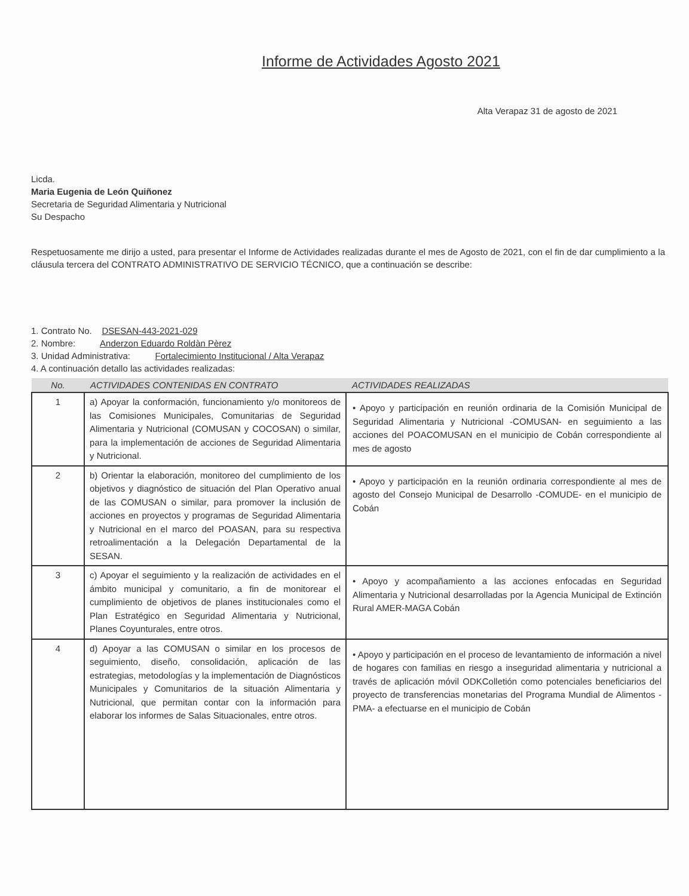Informe de Actividades Agosto 2021
Alta Verapaz 31 de agosto de 2021
Licda.
Maria Eugenia de León Quiñonez
Secretaria de Seguridad Alimentaria y Nutricional
Su Despacho
Respetuosamente me dirijo a usted, para presentar el Informe de Actividades realizadas durante el mes de Agosto de 2021, con el fin de dar cumplimiento a la cláusula tercera del CONTRATO ADMINISTRATIVO DE SERVICIO TÉCNICO, que a continuación se describe:
1. Contrato No. DSESAN-443-2021-029
2. Nombre: Anderzon Eduardo Roldàn Pèrez
3. Unidad Administrativa: Fortalecimiento Institucional / Alta Verapaz
4. A continuación detallo las actividades realizadas:
| No. | ACTIVIDADES CONTENIDAS EN CONTRATO | ACTIVIDADES REALIZADAS |
| --- | --- | --- |
| 1 | a) Apoyar la conformación, funcionamiento y/o monitoreos de las Comisiones Municipales, Comunitarias de Seguridad Alimentaria y Nutricional (COMUSAN y COCOSAN) o similar, para la implementación de acciones de Seguridad Alimentaria y Nutricional. | • Apoyo y participación en reunión ordinaria de la Comisión Municipal de Seguridad Alimentaria y Nutricional -COMUSAN- en seguimiento a las acciones del POACOMUSAN en el municipio de Cobán correspondiente al mes de agosto |
| 2 | b) Orientar la elaboración, monitoreo del cumplimiento de los objetivos y diagnóstico de situación del Plan Operativo anual de las COMUSAN o similar, para promover la inclusión de acciones en proyectos y programas de Seguridad Alimentaria y Nutricional en el marco del POASAN, para su respectiva retroalimentación a la Delegación Departamental de la SESAN. | • Apoyo y participación en la reunión ordinaria correspondiente al mes de agosto del Consejo Municipal de Desarrollo -COMUDE- en el municipio de Cobán |
| 3 | c) Apoyar el seguimiento y la realización de actividades en el ámbito municipal y comunitario, a fin de monitorear el cumplimiento de objetivos de planes institucionales como el Plan Estratégico en Seguridad Alimentaria y Nutricional, Planes Coyunturales, entre otros. | • Apoyo y acompañamiento a las acciones enfocadas en Seguridad Alimentaria y Nutricional desarrolladas por la Agencia Municipal de Extinción Rural AMER-MAGA Cobán |
| 4 | d) Apoyar a las COMUSAN o similar en los procesos de seguimiento, diseño, consolidación, aplicación de las estrategias, metodologías y la implementación de Diagnósticos Municipales y Comunitarios de la situación Alimentaria y Nutricional, que permitan contar con la información para elaborar los informes de Salas Situacionales, entre otros. | • Apoyo y participación en el proceso de levantamiento de información a nivel de hogares con familias en riesgo a inseguridad alimentaria y nutricional a través de aplicación móvil ODKColletión como potenciales beneficiarios del proyecto de transferencias monetarias del Programa Mundial de Alimentos -PMA- a efectuarse en el municipio de Cobán |